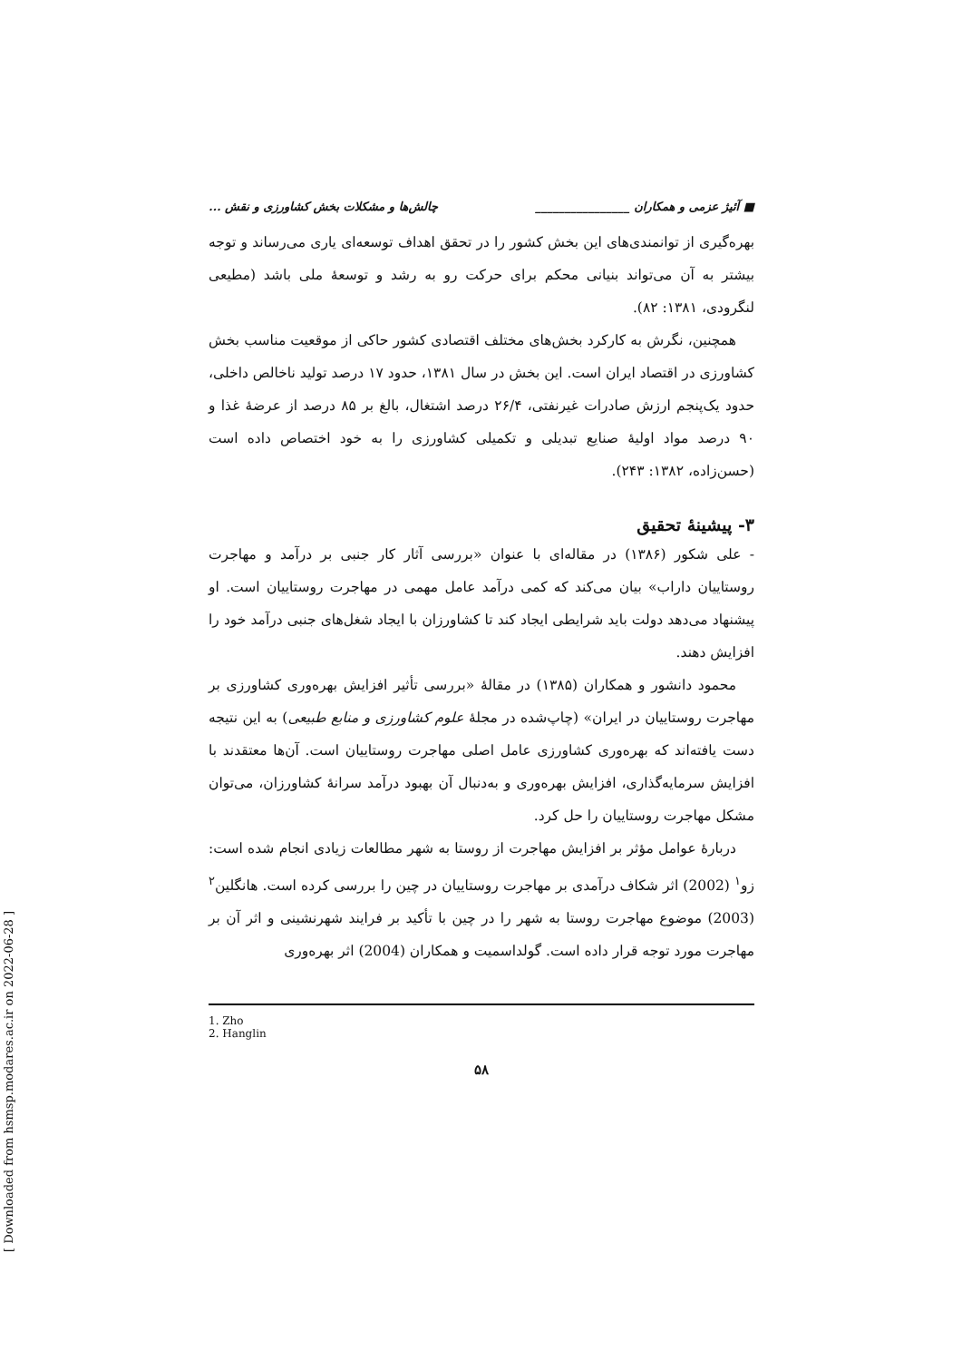■ آئیژ عزمی و همکاران ________________ چالش‌ها و مشکلات بخش کشاورزی و نقش ...
بهره‌گیری از توانمندی‌های این بخش کشور را در تحقق اهداف توسعه‌ای یاری می‌رساند و توجه بیشتر به آن می‌تواند بنیانی محکم برای حرکت رو به رشد و توسعهٔ ملی باشد (مطیعی لنگرودی، ۱۳۸۱: ۸۲).
همچنین، نگرش به کارکرد بخش‌های مختلف اقتصادی کشور حاکی از موقعیت مناسب بخش کشاورزی در اقتصاد ایران است. این بخش در سال ۱۳۸۱، حدود ۱۷ درصد تولید ناخالص داخلی، حدود یک‌پنجم ارزش صادرات غیرنفتی، ۲۶/۴ درصد اشتغال، بالغ بر ۸۵ درصد از عرضهٔ غذا و ۹۰ درصد مواد اولیهٔ صنایع تبدیلی و تکمیلی کشاورزی را به خود اختصاص داده است (حسن‌زاده، ۱۳۸۲: ۲۴۳).
۳- پیشینهٔ تحقیق
- علی شکور (۱۳۸۶) در مقاله‌ای با عنوان «بررسی آثار کار جنبی بر درآمد و مهاجرت روستاییان داراب» بیان می‌کند که کمی درآمد عامل مهمی در مهاجرت روستاییان است. او پیشنهاد می‌دهد دولت باید شرایطی ایجاد کند تا کشاورزان با ایجاد شغل‌های جنبی درآمد خود را افزایش دهند.
محمود دانشور و همکاران (۱۳۸۵) در مقالهٔ «بررسی تأثیر افزایش بهره‌وری کشاورزی بر مهاجرت روستاییان در ایران» (چاپ‌شده در مجلهٔ علوم کشاورزی و منابع طبیعی) به این نتیجه دست یافته‌اند که بهره‌وری کشاورزی عامل اصلی مهاجرت روستاییان است. آن‌ها معتقدند با افزایش سرمایه‌گذاری، افزایش بهره‌وری و به‌دنبال آن بهبود درآمد سرانهٔ کشاورزان، می‌توان مشکل مهاجرت روستاییان را حل کرد.
دربارهٔ عوامل مؤثر بر افزایش مهاجرت از روستا به شهر مطالعات زیادی انجام شده است: زو<sup>۱</sup> (2002) اثر شکاف درآمدی بر مهاجرت روستاییان در چین را بررسی کرده است. هانگلین<sup>۲</sup> (2003) موضوع مهاجرت روستا به شهر را در چین با تأکید بر فرایند شهرنشینی و اثر آن بر مهاجرت مورد توجه قرار داده است. گولداسمیت و همکاران (2004) اثر بهره‌وری
1. Zho
2. Hanglin
۵۸
[ Downloaded from hsmsp.modares.ac.ir on 2022-06-28 ]